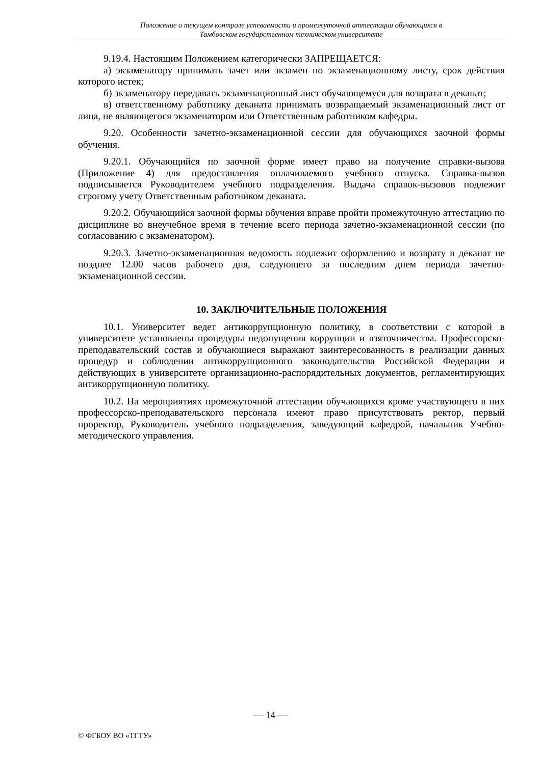Положение о текущем контроле успеваемости и промежуточной аттестации обучающихся в
Тамбовском государственном техническом университете
9.19.4. Настоящим Положением категорически ЗАПРЕЩАЕТСЯ:
а) экзаменатору принимать зачет или экзамен по экзаменационному листу, срок действия которого истек;
б) экзаменатору передавать экзаменационный лист обучающемуся для возврата в деканат;
в) ответственному работнику деканата принимать возвращаемый экзаменационный лист от лица, не являющегося экзаменатором или Ответственным работником кафедры.
9.20. Особенности зачетно-экзаменационной сессии для обучающихся заочной формы обучения.
9.20.1. Обучающийся по заочной форме имеет право на получение справки-вызова (Приложение 4) для предоставления оплачиваемого учебного отпуска. Справка-вызов подписывается Руководителем учебного подразделения. Выдача справок-вызовов подлежит строгому учету Ответственным работником деканата.
9.20.2. Обучающийся заочной формы обучения вправе пройти промежуточную аттестацию по дисциплине во внеучебное время в течение всего периода зачетно-экзаменационной сессии (по согласованию с экзаменатором).
9.20.3. Зачетно-экзаменационная ведомость подлежит оформлению и возврату в деканат не позднее 12.00 часов рабочего дня, следующего за последним днем периода зачетно-экзаменационной сессии.
10. ЗАКЛЮЧИТЕЛЬНЫЕ ПОЛОЖЕНИЯ
10.1. Университет ведет антикоррупционную политику, в соответствии с которой в университете установлены процедуры недопущения коррупции и взяточничества. Профессорско-преподавательский состав и обучающиеся выражают заинтересованность в реализации данных процедур и соблюдении антикоррупционного законодательства Российской Федерации и действующих в университете организационно-распорядительных документов, регламентирующих антикоррупционную политику.
10.2. На мероприятиях промежуточной аттестации обучающихся кроме участвующего в них профессорско-преподавательского персонала имеют право присутствовать ректор, первый проректор, Руководитель учебного подразделения, заведующий кафедрой, начальник Учебно-методического управления.
— 14 —
© ФГБОУ ВО «ТГТУ»